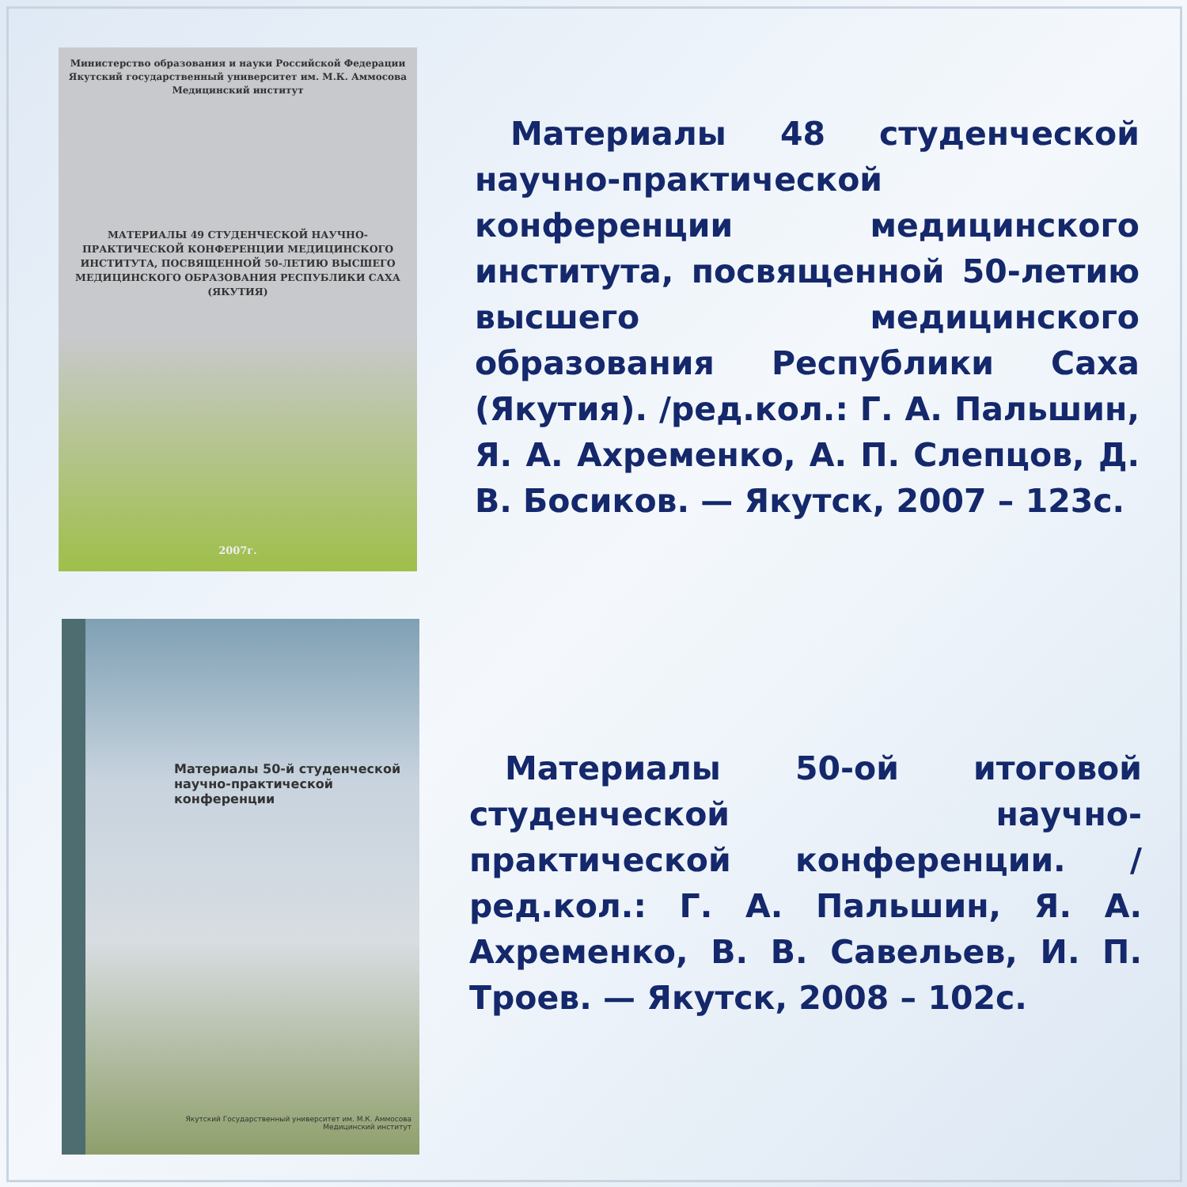Министерство образования и науки Российской Федерации
Якутский государственный университет им. М.К. Аммосова
Медицинский институт
МАТЕРИАЛЫ 49 СТУДЕНЧЕСКОЙ НАУЧНО-ПРАКТИЧЕСКОЙ КОНФЕРЕНЦИИ МЕДИЦИНСКОГО ИНСТИТУТА, ПОСВЯЩЕННОЙ 50-ЛЕТИЮ ВЫСШЕГО МЕДИЦИНСКОГО ОБРАЗОВАНИЯ РЕСПУБЛИКИ САХА (ЯКУТИЯ)
2007г.
Материалы 48 студенческой научно-практической конференции медицинского института, посвященной 50-летию высшего медицинского образования Республики Саха (Якутия). /ред.кол.: Г. А. Пальшин, Я. А. Ахременко, А. П. Слепцов, Д. В. Босиков. — Якутск, 2007 – 123с.
Материалы 50-й студенческой научно-практической конференции
Якутский Государственный университет им. М.К. Аммосова
Медицинский институт
Материалы 50-ой итоговой студенческой научно-практической конференции. /ред.кол.: Г. А. Пальшин, Я. А. Ахременко, В. В. Савельев, И. П. Троев. — Якутск, 2008 – 102с.